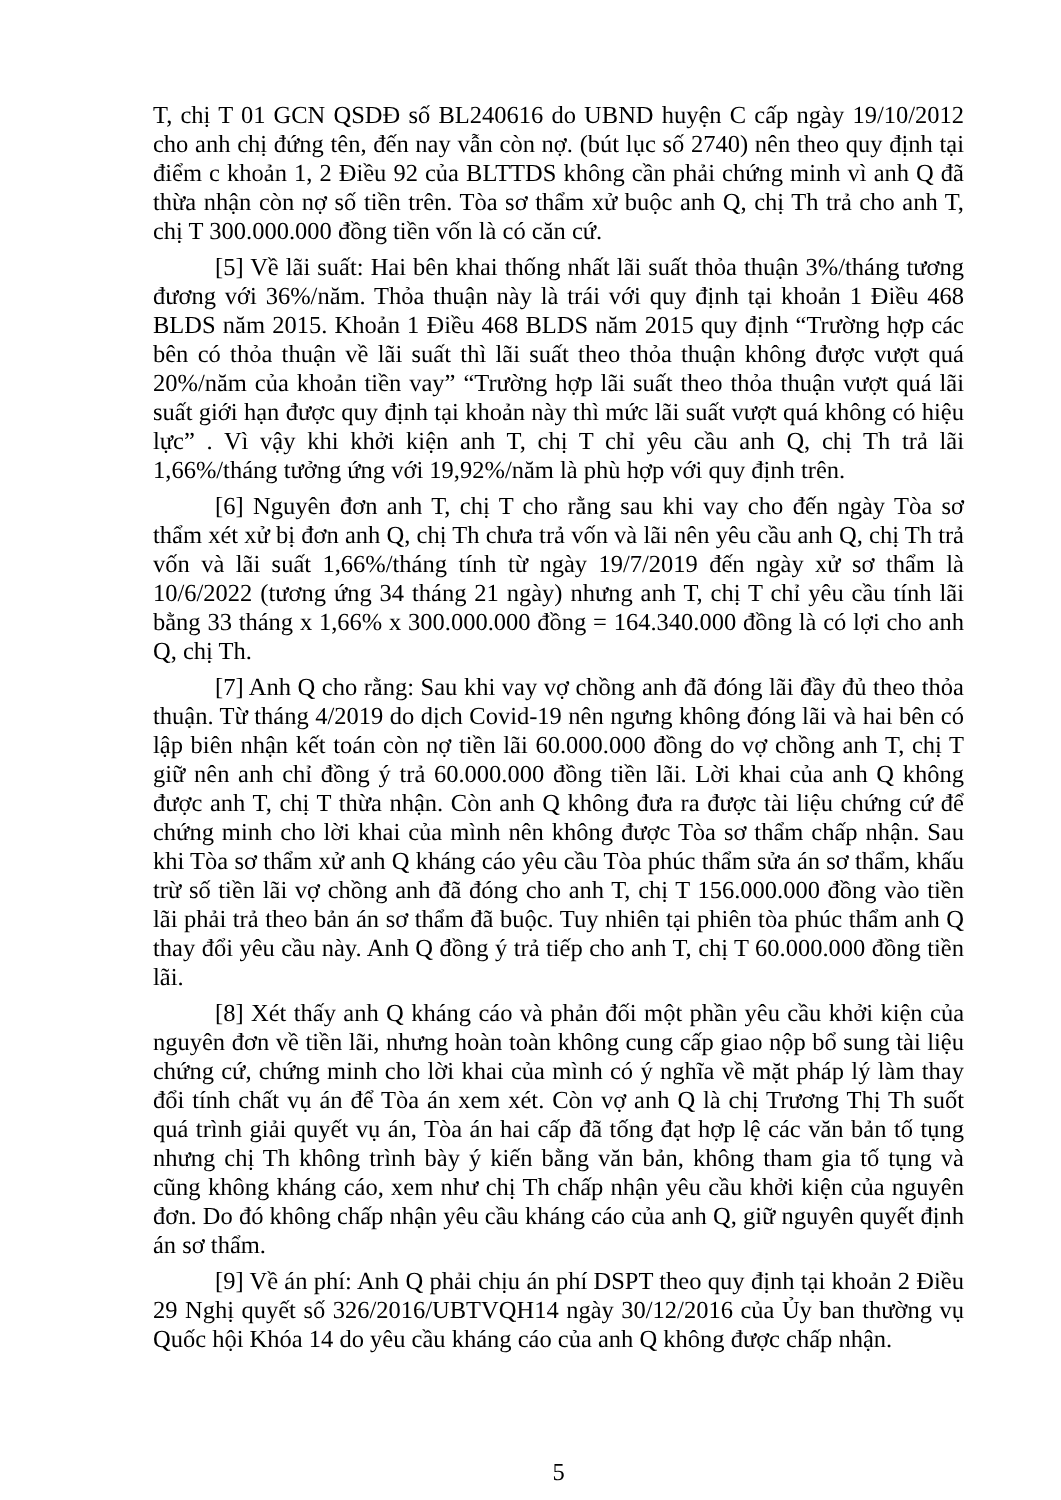T, chị T 01 GCN QSDĐ số BL240616 do UBND huyện C cấp ngày 19/10/2012 cho anh chị đứng tên, đến nay vẫn còn nợ. (bút lục số 2740) nên theo quy định tại điểm c khoản 1, 2 Điều 92 của BLTTDS không cần phải chứng minh vì anh Q đã thừa nhận còn nợ số tiền trên. Tòa sơ thẩm xử buộc anh Q, chị Th trả cho anh T, chị T 300.000.000 đồng tiền vốn là có căn cứ.
[5] Về lãi suất: Hai bên khai thống nhất lãi suất thỏa thuận 3%/tháng tương đương với 36%/năm. Thỏa thuận này là trái với quy định tại khoản 1 Điều 468 BLDS năm 2015. Khoản 1 Điều 468 BLDS năm 2015 quy định “Trường hợp các bên có thỏa thuận về lãi suất thì lãi suất theo thỏa thuận không được vượt quá 20%/năm của khoản tiền vay” “Trường hợp lãi suất theo thỏa thuận vượt quá lãi suất giới hạn được quy định tại khoản này thì mức lãi suất vượt quá không có hiệu lực” . Vì vậy khi khởi kiện anh T, chị T chỉ yêu cầu anh Q, chị Th trả lãi 1,66%/tháng tưởng ứng với 19,92%/năm là phù hợp với quy định trên.
[6] Nguyên đơn anh T, chị T cho rằng sau khi vay cho đến ngày Tòa sơ thẩm xét xử bị đơn anh Q, chị Th chưa trả vốn và lãi nên yêu cầu anh Q, chị Th trả vốn và lãi suất 1,66%/tháng tính từ ngày 19/7/2019 đến ngày xử sơ thẩm là 10/6/2022 (tương ứng 34 tháng 21 ngày) nhưng anh T, chị T chỉ yêu cầu tính lãi bằng 33 tháng x 1,66% x 300.000.000 đồng = 164.340.000 đồng là có lợi cho anh Q, chị Th.
[7] Anh Q cho rằng: Sau khi vay vợ chồng anh đã đóng lãi đầy đủ theo thỏa thuận. Từ tháng 4/2019 do dịch Covid-19 nên ngưng không đóng lãi và hai bên có lập biên nhận kết toán còn nợ tiền lãi 60.000.000 đồng do vợ chồng anh T, chị T giữ nên anh chỉ đồng ý trả 60.000.000 đồng tiền lãi. Lời khai của anh Q không được anh T, chị T thừa nhận. Còn anh Q không đưa ra được tài liệu chứng cứ để chứng minh cho lời khai của mình nên không được Tòa sơ thẩm chấp nhận. Sau khi Tòa sơ thẩm xử anh Q kháng cáo yêu cầu Tòa phúc thẩm sửa án sơ thẩm, khấu trừ số tiền lãi vợ chồng anh đã đóng cho anh T, chị T 156.000.000 đồng vào tiền lãi phải trả theo bản án sơ thẩm đã buộc. Tuy nhiên tại phiên tòa phúc thẩm anh Q thay đổi yêu cầu này. Anh Q đồng ý trả tiếp cho anh T, chị T 60.000.000 đồng tiền lãi.
[8] Xét thấy anh Q kháng cáo và phản đối một phần yêu cầu khởi kiện của nguyên đơn về tiền lãi, nhưng hoàn toàn không cung cấp giao nộp bổ sung tài liệu chứng cứ, chứng minh cho lời khai của mình có ý nghĩa về mặt pháp lý làm thay đổi tính chất vụ án để Tòa án xem xét. Còn vợ anh Q là chị Trương Thị Th suốt quá trình giải quyết vụ án, Tòa án hai cấp đã tống đạt hợp lệ các văn bản tố tụng nhưng chị Th không trình bày ý kiến bằng văn bản, không tham gia tố tụng và cũng không kháng cáo, xem như chị Th chấp nhận yêu cầu khởi kiện của nguyên đơn. Do đó không chấp nhận yêu cầu kháng cáo của anh Q, giữ nguyên quyết định án sơ thẩm.
[9] Về án phí: Anh Q phải chịu án phí DSPT theo quy định tại khoản 2 Điều 29 Nghị quyết số 326/2016/UBTVQH14 ngày 30/12/2016 của Ủy ban thường vụ Quốc hội Khóa 14 do yêu cầu kháng cáo của anh Q không được chấp nhận.
5